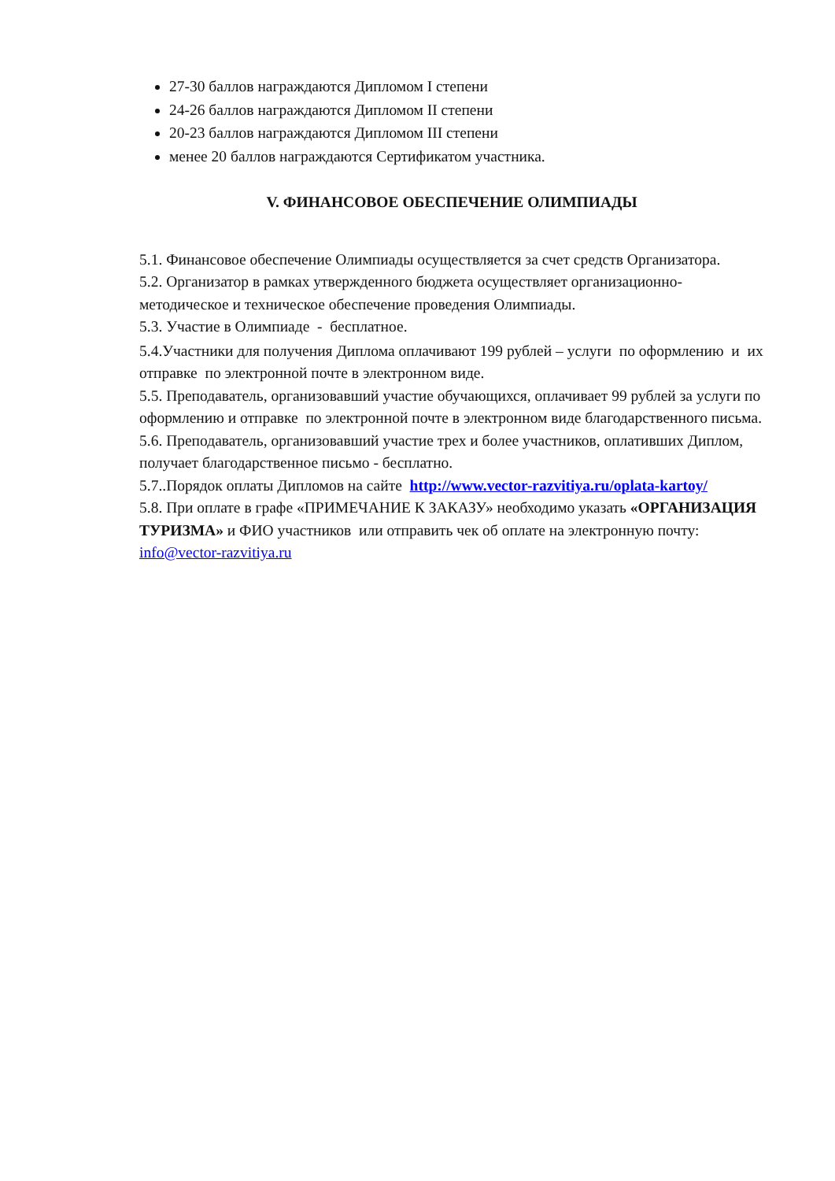27-30 баллов награждаются Дипломом I степени
24-26 баллов награждаются Дипломом II степени
20-23 баллов награждаются Дипломом III степени
менее 20 баллов награждаются Сертификатом участника.
V. ФИНАНСОВОЕ ОБЕСПЕЧЕНИЕ ОЛИМПИАДЫ
5.1. Финансовое обеспечение Олимпиады осуществляется за счет средств Организатора.
5.2. Организатор в рамках утвержденного бюджета осуществляет организационно-методическое и техническое обеспечение проведения Олимпиады.
5.3. Участие в Олимпиаде - бесплатное.
5.4.Участники для получения Диплома оплачивают 199 рублей – услуги по оформлению и их отправке по электронной почте в электронном виде.
5.5. Преподаватель, организовавший участие обучающихся, оплачивает 99 рублей за услуги по оформлению и отправке по электронной почте в электронном виде благодарственного письма.
5.6. Преподаватель, организовавший участие трех и более участников, оплативших Диплом, получает благодарственное письмо - бесплатно.
5.7..Порядок оплаты Дипломов на сайте http://www.vector-razvitiya.ru/oplata-kartoy/
5.8. При оплате в графе «ПРИМЕЧАНИЕ К ЗАКАЗУ» необходимо указать «ОРГАНИЗАЦИЯ ТУРИЗМА» и ФИО участников или отправить чек об оплате на электронную почту: info@vector-razvitiya.ru